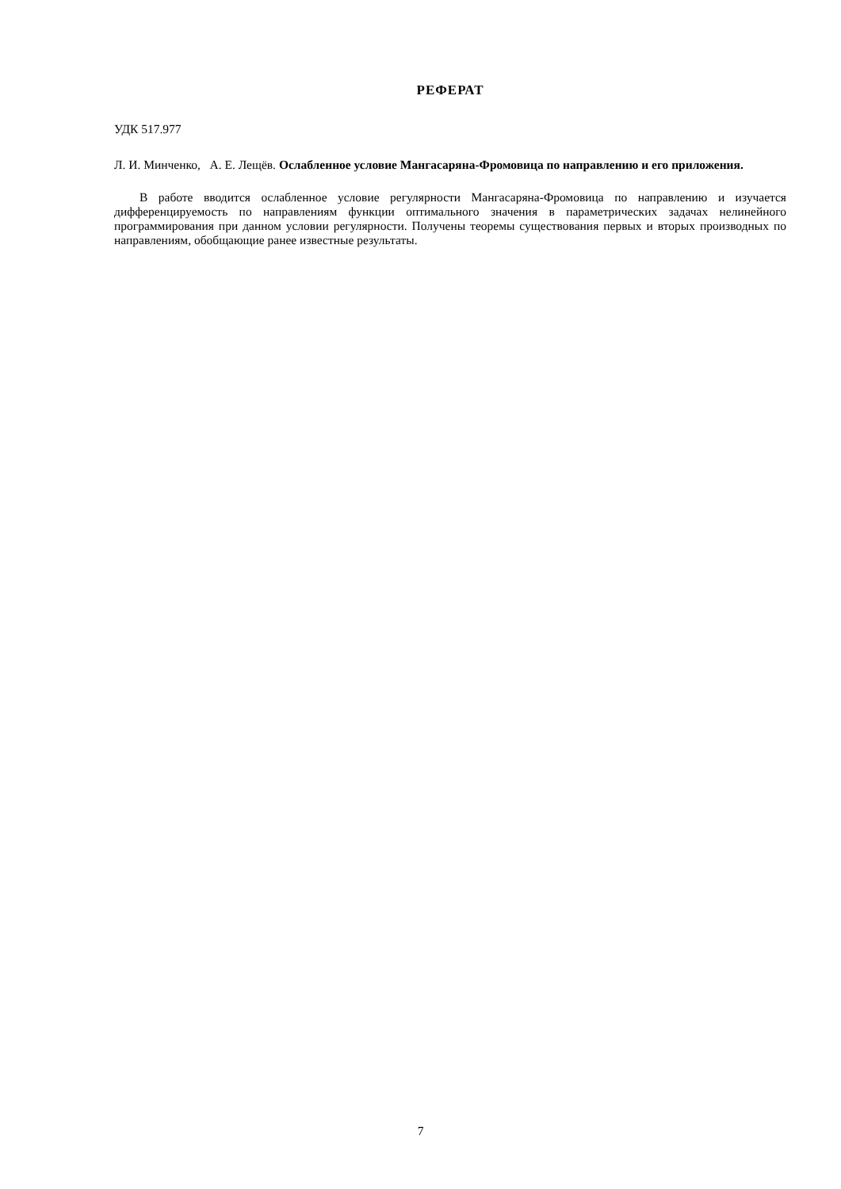РЕФЕРАТ
УДК 517.977
Л. И. Минченко, А. Е. Лещёв. Ослабленное условие Мангасаряна-Фромовица по направлению и его приложения.
В работе вводится ослабленное условие регулярности Мангасаряна-Фромовица по направлению и изучается дифференцируемость по направлениям функции оптимального значения в параметрических задачах нелинейного программирования при данном условии регулярности. Получены теоремы существования первых и вторых производных по направлениям, обобщающие ранее известные результаты.
7